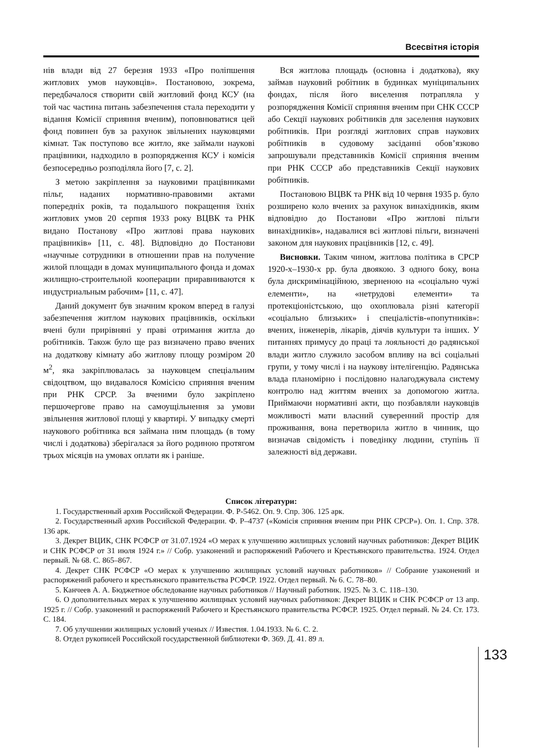Всесвітня історія
нів влади від 27 березня 1933 «Про поліпшення житлових умов науковців». Постановою, зокрема, передбачалося створити свій житловий фонд КСУ (на той час частина питань забезпечення стала переходити у відання Комісії сприяння вченим), поповнюватися цей фонд повинен був за рахунок звільнених науковцями кімнат. Так поступово все житло, яке займали наукові працівники, надходило в розпорядження КСУ і комісія безпосередньо розподіляла його [7, с. 2].
З метою закріплення за науковими працівниками пільг, наданих нормативно-правовими актами попередніх років, та подальшого покращення їхніх житлових умов 20 серпня 1933 року ВЦВК та РНК видано Постанову «Про житлові права наукових працівників» [11, с. 48]. Відповідно до Постанови «научные сотрудники в отношении прав на получение жилой площади в домах муниципального фонда и домах жилищно-строительной кооперации приравниваются к индустриальным рабочим» [11, с. 47].
Даний документ був значним кроком вперед в галузі забезпечення житлом наукових працівників, оскільки вчені були прирівняні у праві отримання житла до робітників. Також було ще раз визначено право вчених на додаткову кімнату або житлову площу розміром 20 м<sup>2</sup>, яка закріплювалась за науковцем спеціальним свідоцтвом, що видавалося Комісією сприяння вченим при РНК СРСР. За вченими було закріплено першочергове право на самоущільнення за умови звільнення житлової площі у квартирі. У випадку смерті наукового робітника вся займана ним площадь (в тому числі і додаткова) зберігалася за його родиною протягом трьох місяців на умовах оплати як і раніше.
Вся житлова площадь (основна і додаткова), яку займав науковий робітник в будинках муніципальних фондах, після його виселення потрапляла у розпорядження Комісії сприяння вченим при СНК СССР або Секції наукових робітників для заселення наукових робітників. При розгляді житлових справ наукових робітників в судовому засіданні обов’язково запрошували представників Комісії сприяння вченим при РНК СССР або представників Секції наукових робітників.
Постановою ВЦВК та РНК від 10 червня 1935 р. було розширено коло вчених за рахунок винахідників, яким відповідно до Постанови «Про житлові пільги винахідників», надавалися всі житлові пільги, визначені законом для наукових працівників [12, с. 49].
Висновки. Таким чином, житлова політика в СРСР 1920-х–1930-х рр. була двоякою. З одного боку, вона була дискримінаційною, зверненою на «соціально чужі елементи», на «нетрудові елементи» та протекціоністською, що охоплювала різні категорії «соціально близьких» і спеціалістів-«попутників»: вчених, інженерів, лікарів, діячів культури та інших. У питаннях примусу до праці та лояльності до радянської влади житло служило засобом впливу на всі соціальні групи, у тому числі і на наукову інтелігенцію. Радянська влада планомірно і послідовно налагоджувала систему контролю над життям вчених за допомогою житла. Приймаючи нормативні акти, що позбавляли науковців можливості мати власний суверенний простір для проживання, вона перетворила житло в чинник, що визначав свідомість і поведінку людини, ступінь її залежності від держави.
Список літератури:
1. Государственный архив Российской Федерации. Ф. Р-5462. Оп. 9. Спр. 306. 125 арк.
2. Государственный архив Российской Федерации. Ф. Р–4737 («Комісія сприяння вченим при РНК СРСР»). Оп. 1. Спр. 378. 136 арк.
3. Декрет ВЦИК, СНК РСФСР от 31.07.1924 «О мерах к улучшению жилищных условий научных работников: Декрет ВЦИК и СНК РСФСР от 31 июля 1924 г.» // Собр. узаконений и распоряжений Рабочего и Крестьянского правительства. 1924. Отдел первый. № 68. С. 865–867.
4. Декрет СНК РСФСР «О мерах к улучшению жилищных условий научных работников» // Собрание узаконений и распоряжений рабочего и крестьянского правительства РСФСР. 1922. Отдел первый. № 6. С. 78–80.
5. Канчеев А. А. Бюджетное обследование научных работников // Научный работник. 1925. № 3. С. 118–130.
6. О дополнительных мерах к улучшению жилищных условий научных работников: Декрет ВЦИК и СНК РСФСР от 13 апр. 1925 г. // Собр. узаконений и распоряжений Рабочего и Крестьянского правительства РСФСР. 1925. Отдел первый. № 24. Ст. 173. С. 184.
7. Об улучшении жилищных условий ученых // Известия. 1.04.1933. № 6. С. 2.
8. Отдел рукописей Российской государственной библиотеки Ф. 369. Д. 41. 89 л.
133